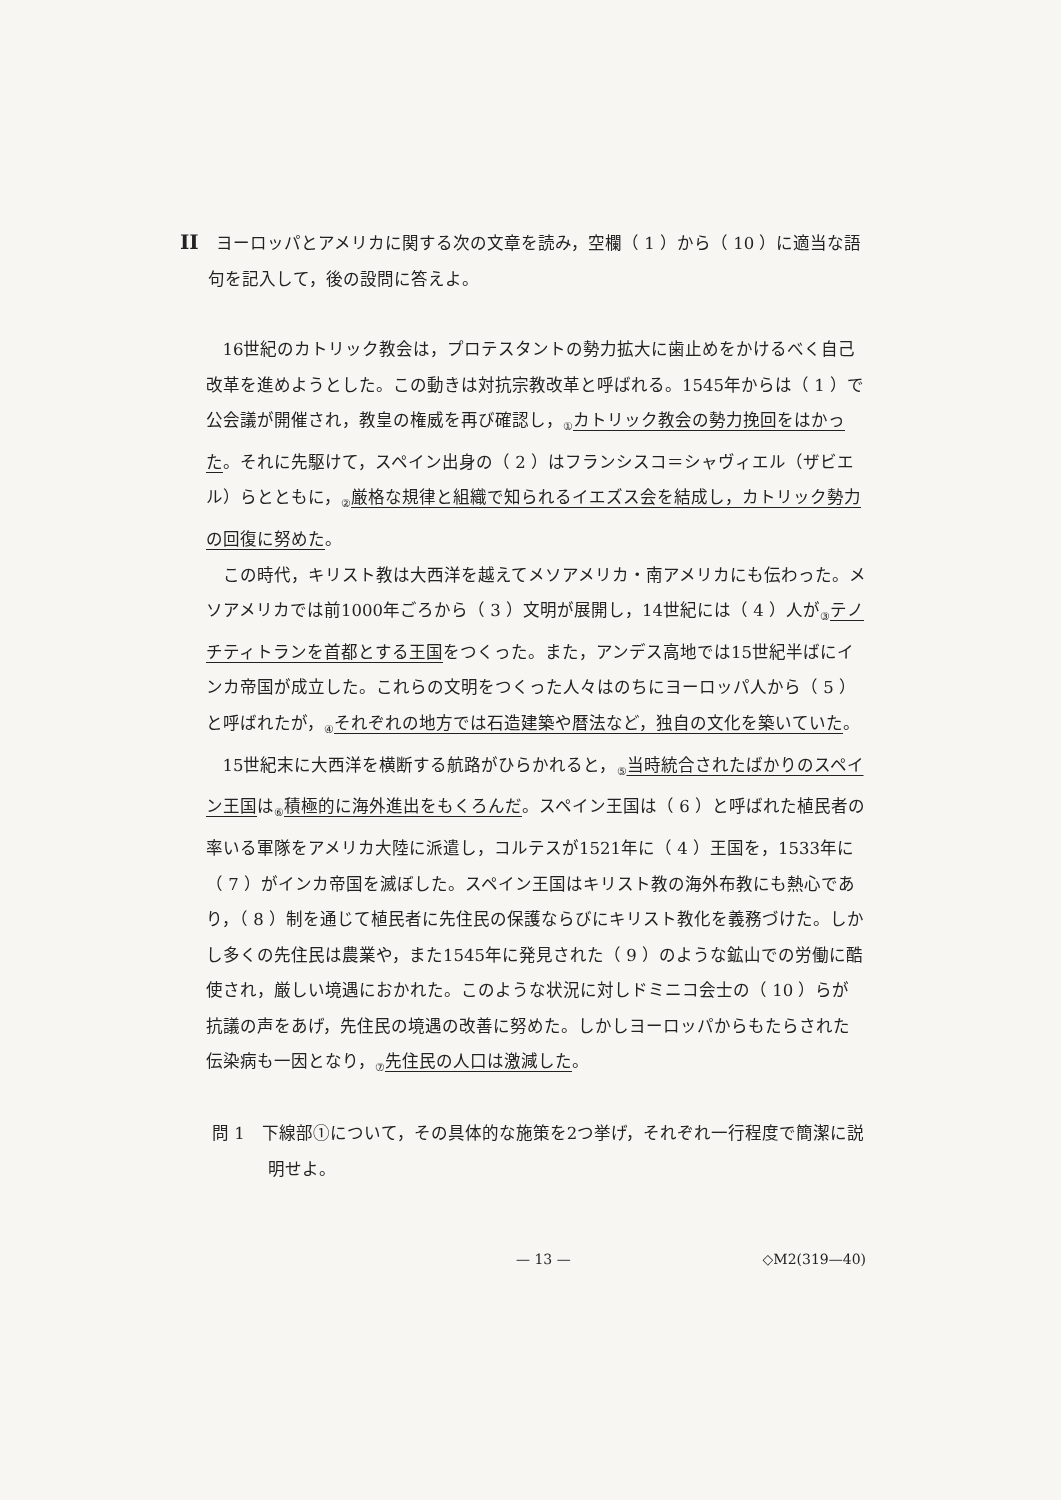II ヨーロッパとアメリカに関する次の文章を読み，空欄（ 1 ）から（ 10 ）に適当な語句を記入して，後の設問に答えよ。
16世紀のカトリック教会は，プロテスタントの勢力拡大に歯止めをかけるべく自己改革を進めようとした。この動きは対抗宗教改革と呼ばれる。1545年からは（ 1 ）で公会議が開催され，教皇の権威を再び確認し，<sub>①</sub>カトリック教会の勢力挽回をはかった。それに先駆けて，スペイン出身の（ 2 ）はフランシスコ＝シャヴィエル（ザビエル）らとともに，<sub>②</sub>厳格な規律と組織で知られるイエズス会を結成し，カトリック勢力の回復に努めた。
この時代，キリスト教は大西洋を越えてメソアメリカ・南アメリカにも伝わった。メソアメリカでは前1000年ごろから（ 3 ）文明が展開し，14世紀には（ 4 ）人が<sub>③</sub>テノチティトランを首都とする王国をつくった。また，アンデス高地では15世紀半ばにインカ帝国が成立した。これらの文明をつくった人々はのちにヨーロッパ人から（ 5 ）と呼ばれたが，<sub>④</sub>それぞれの地方では石造建築や暦法など，独自の文化を築いていた。
15世紀末に大西洋を横断する航路がひらかれると，<sub>⑤</sub>当時統合されたばかりのスペイン王国は<sub>⑥</sub>積極的に海外進出をもくろんだ。スペイン王国は（ 6 ）と呼ばれた植民者の率いる軍隊をアメリカ大陸に派遣し，コルテスが1521年に（ 4 ）王国を，1533年に（ 7 ）がインカ帝国を滅ぼした。スペイン王国はキリスト教の海外布教にも熱心であり，（ 8 ）制を通じて植民者に先住民の保護ならびにキリスト教化を義務づけた。しかし多くの先住民は農業や，また1545年に発見された（ 9 ）のような鉱山での労働に酷使され，厳しい境遇におかれた。このような状況に対しドミニコ会士の（ 10 ）らが抗議の声をあげ，先住民の境遇の改善に努めた。しかしヨーロッパからもたらされた伝染病も一因となり，<sub>⑦</sub>先住民の人口は激減した。
問 1　下線部①について，その具体的な施策を2つ挙げ，それぞれ一行程度で簡潔に説明せよ。
— 13 — ◇M2(319—40)